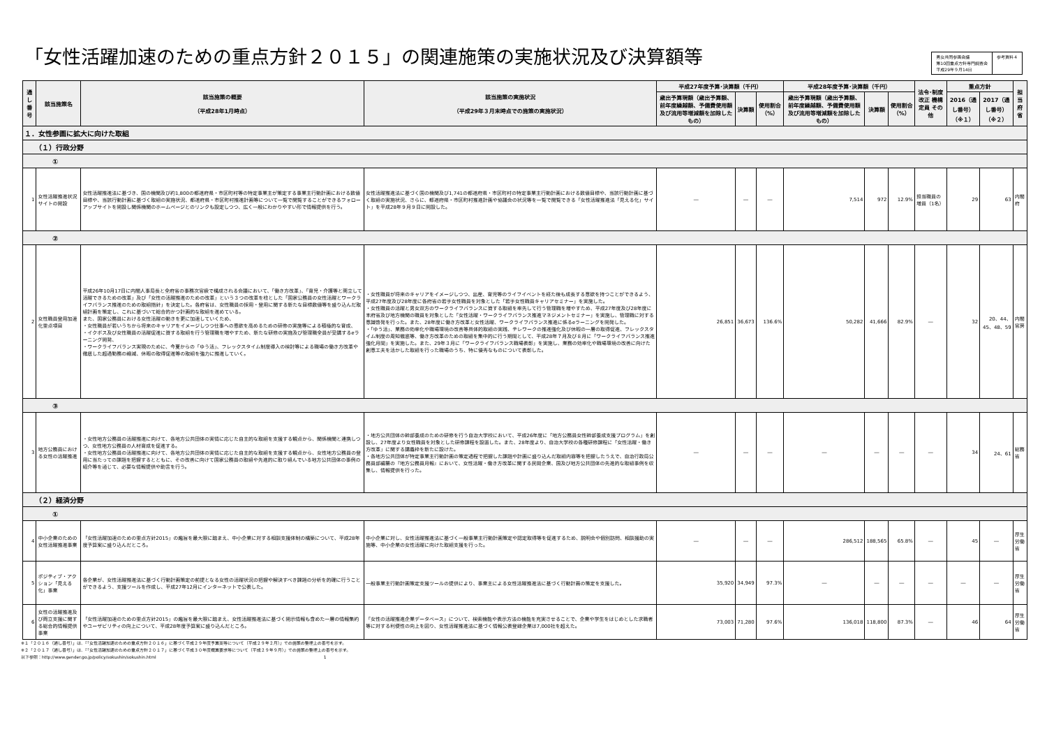「女性活躍加速のための重点方針２０１５」の関連施策の実施状況及び決算額等
男女共同参画会議
第10回重点方針専門調査会
平成29年９月14日
参考資料４
| 通し番号 | 該当施策名 | 該当施策の概要 （平成28年1月時点） | 該当施策の実施状況 （平成29年３月末時点での施策の実施状況） | 平成27年度予算･決算額（千円） | | | 平成28年度予算･決算額（千円） | | | 法令･制度改正 機構定員 その他 | 重点方針 | | 担当府省 |
| --- | --- | --- | --- | --- | --- | --- | --- | --- | --- | --- | --- | --- | --- |
| | | | | 歳出予算現額（歳出予算額、前年度繰越額、予備費使用額及び流用等増減額を加除したもの） | 決算額 | 使用割合（%） | 歳出予算現額（歳出予算額、前年度繰越額、予備費使用額及び流用等増減額を加除したもの） | 決算額 | 使用割合（%） | | 2016（通し番号）（※１） | 2017（通し番号）（※２） | |
| １．女性参画に拡大に向けた取組 | | | | | | | | | | | | | |
| （１）行政分野 | | | | | | | | | | | | | |
| ① | | | | | | | | | | | | | |
| 1 | 女性活躍推進状況サイトの開設 | 女性活躍推進法に基づき、国の機関及び約1,800の都道府県・市区町村等の特定事業主が策定する事業主行動計画における数値目標や、当該行動計画に基づく取組の実施状況、都道府県・市区町村推進計画等について一覧で閲覧することができるフォローアップサイトを開設し関係機関のホームページとのリンクも設定しつつ、広く一般にわかりやすい形で情報提供を行う。 | 女性活躍推進法に基づく国の機関及び1,741の都道府県・市区町村の特定事業主行動計画における数値目標や、当該行動計画に基づく取組の実施状況、さらに、都道府県・市区町村推進計画や協議会の状況等を一覧で閲覧できる「女性活躍推進法「見える化」サイト」を平成28年９月９日に開設した。 | ― | ― | ― | 7,514 | 972 | 12.9% | 担当職員の増員（1名） | 29 | 63 | 内閣府 |
| ② | | | | | | | | | | | | | |
| 2 | 女性職員登用加速化重点項目 | 平成26年10月17日に内閣人事局長と全府省の事務次官級で構成される会議において、「働き方改革」、「育児・介護等と両立して活躍できるための改革」及び「女性の活躍推進のための改革」という３つの改革を柱とした「国家公務員の女性活躍とワークライフバランス推進のための取組指針」を決定した。各府省は、女性職員の採用・登用に関する新たな目標数値等を盛り込んだ取組計画を策定し、これに基づいて総合的かつ計画的な取組を進めている。 また、国家公務員における女性活躍の動きを更に加速していくため、 ・女性職員が若いうちから将来のキャリアをイメージしつつ仕事への意欲を高めるための研修の実施等による積極的な育成、 ・イクボス及び女性職員の活躍促進に資する取組を行う管理職を増やすため、新たな研修の実施及び管理職全員が受講するeラーニング開発、 ・ワークライフバランス実現のために、今夏からの「ゆう活」、フレックスタイム制度導入の検討等による職場の働き方改革や徹底した超過勤務の縮減、休暇の取得促進等の取組を強力に推進していく。 | ・女性職員が将来のキャリアをイメージしつつ、出産、育児等のライフイベントを経た後も成長する意欲を持つことができるよう、平成27年度及び28年度に各府省の若手女性職員を対象とした「若手女性職員キャリアセミナー」を実施した。 ・女性職員の活躍と男女双方のワークライフバランスに資する取組を率先して行う管理職を増やすため、平成27年度及び28年度に本府省及び地方機関の職員を対象とした「女性活躍・ワークライフバランス推進マネジメントセミナー」を実施し、管理職に対する意識啓発を行った。また、28年度に働き方改革と女性活躍、ワークライフバランス推進に係るeラーニングを開発した。 ・「ゆう活」、業務の効率化や職場環境の改善等具体的取組の実践、テレワークの推進強化及び休暇の一層の取得促進、フレックスタイム制度の周知徹底等、働き方改革のための取組を集中的に行う期間として、平成28年７月及び８月に「ワークライフバランス推進強化月間」を実施した。また、29年３月に「ワークライフバランス職場表彰」を実施し、業務の効率化や職場環境の改善に向けた創意工夫を活かした取組を行った職場のうち、特に優秀なものについて表彰した。 | 26,851 | 36,673 | 136.6% | 50,282 | 41,666 | 82.9% | ― | 32 | 20、44、45、48、59 | 内閣官房 |
| ③ | | | | | | | | | | | | | |
| 3 | 地方公務員における女性の活躍推進 | ・女性地方公務員の活躍推進に向けて、各地方公共団体の実情に応じた自主的な取組を支援する観点から、関係機関と連携しつつ、女性地方公務員の人材育成を促進する。 ・女性地方公務員の活躍推進に向けて、各地方公共団体の実情に応じた自主的な取組を支援する観点から、女性地方公務員の登用に当たっての課題を把握するとともに、その改善に向けて国家公務員の取組や先進的に取り組んでいる地方公共団体の事例の紹介等を通じて、必要な情報提供や助言を行う。 | ・地方公共団体の幹部養成のための研修を行う自治大学校において、平成26年度に「地方公務員女性幹部養成支援プログラム」を創設し、27年度より女性職員を対象とした研修課程を設置した。また、28年度より、自治大学校の各種研修課程に「女性活躍・働き方改革」に関する講義枠を新たに設けた。 ・各地方公共団体が特定事業主行動計画の策定過程で把握した課題や計画に盛り込んだ取組内容等を把握したうえで、自治行政局公務員部編纂の『地方公務員月報』において、女性活躍・働き方改革に関する民間企業、国及び地方公共団体の先進的な取組事例を収集し、情報提供を行った。 | ― | ― | ― | ― | ― | ― | ― | 34 | 24、61 | 総務省 |
| （２）経済分野 | | | | | | | | | | | | | |
| ① | | | | | | | | | | | | | |
| 4 | 中小企業のための女性活躍推進事業 | 「女性活躍加速のための重点方針2015」の趣旨を最大限に踏まえ、中小企業に対する相談支援体制の構築について、平成28年度予算案に盛り込んだところ。 | 中小企業に対し、女性活躍推進法に基づく一般事業主行動計画策定や認定取得等を促進するため、説明会や個別訪問、相談援助の実施等、中小企業の女性活躍に向けた取組支援を行った。 | ― | ― | ― | 286,512 | 188,565 | 65.8% | ― | 45 | ― | 厚生労働省 |
| 5 | ポジティブ・アクション「見える化」事業 | 各企業が、女性活躍推進法に基づく行動計画策定の前提となる女性の活躍状況の把握や解決すべき課題の分析を的確に行うことができるよう、支援ツールを作成し、平成27年12月にインターネットで公表した。 | 一般事業主行動計画策定支援ツールの提供により、事業主による女性活躍推進法に基づく行動計画の策定を支援した。 | 35,920 | 34,949 | 97.3% | ― | ― | ― | ― | ― | ― | 厚生労働省 |
| 6 | 女性の活躍推進及び両立支援に関する総合的情報提供事業 | 「女性活躍加速のための重点方針2015」の趣旨を最大限に踏まえ、女性活躍推進法に基づく開示情報も含めた一層の情報集約やユーザビリティの向上について、平成28年度予算案に盛り込んだところ。 | 「女性の活躍推進企業データベース」について、検索機能や表示方法の機能を充実させることで、企業や学生をはじめとした求職者等に対する利便性の向上を図り、女性活躍推進法に基づく情報公表登録企業は7,000社を超えた。 | 73,003 | 71,280 | 97.6% | 136,018 | 118,800 | 87.3% | ― | 46 | 64 | 厚生労働省 |
※１「２０１６（通し番号）」は、『「女性活躍加速のための重点方針２０１６」に基づく平成２９年度予算案等について（平成２９年２月）』での施策の整理上の番号を示す。
※２「２０１７（通し番号）」は、『「女性活躍加速のための重点方針２０１７」に基づく平成３０年度概算要求等について（平成２９年９月）』での施策の整理上の番号を示す。
以下参照：http://www.gender.go.jp/policy/sokushin/sokushin.html　　　　　　　　　　　　　　　　　　　　　　　　　　　　　　　　　　　　　　　　1